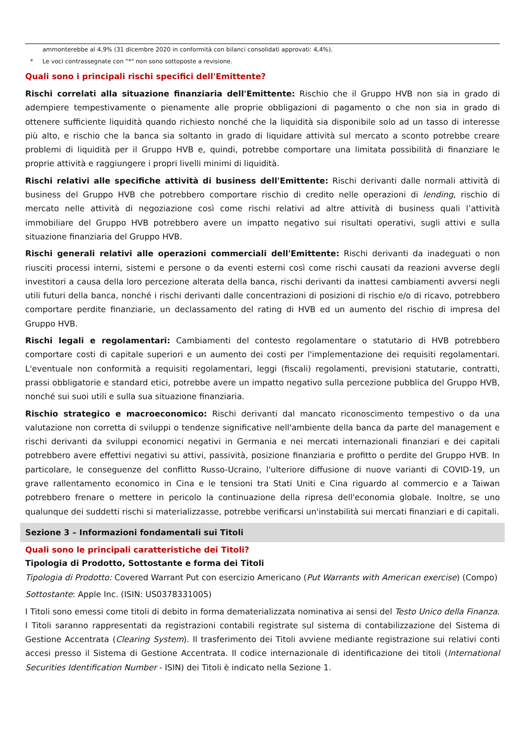ammonterebbe al 4,9% (31 dicembre 2020 in conformità con bilanci consolidati approvati: 4,4%).
* Le voci contrassegnate con "*" non sono sottoposte a revisione.
Quali sono i principali rischi specifici dell'Emittente?
Rischi correlati alla situazione finanziaria dell'Emittente: Rischio che il Gruppo HVB non sia in grado di adempiere tempestivamente o pienamente alle proprie obbligazioni di pagamento o che non sia in grado di ottenere sufficiente liquidità quando richiesto nonché che la liquidità sia disponibile solo ad un tasso di interesse più alto, e rischio che la banca sia soltanto in grado di liquidare attività sul mercato a sconto potrebbe creare problemi di liquidità per il Gruppo HVB e, quindi, potrebbe comportare una limitata possibilità di finanziare le proprie attività e raggiungere i propri livelli minimi di liquidità.
Rischi relativi alle specifiche attività di business dell'Emittente: Rischi derivanti dalle normali attività di business del Gruppo HVB che potrebbero comportare rischio di credito nelle operazioni di lending, rischio di mercato nelle attività di negoziazione così come rischi relativi ad altre attività di business quali l’attività immobiliare del Gruppo HVB potrebbero avere un impatto negativo sui risultati operativi, sugli attivi e sulla situazione finanziaria del Gruppo HVB.
Rischi generali relativi alle operazioni commerciali dell'Emittente: Rischi derivanti da inadeguati o non riusciti processi interni, sistemi e persone o da eventi esterni così come rischi causati da reazioni avverse degli investitori a causa della loro percezione alterata della banca, rischi derivanti da inattesi cambiamenti avversi negli utili futuri della banca, nonché i rischi derivanti dalle concentrazioni di posizioni di rischio e/o di ricavo, potrebbero comportare perdite finanziarie, un declassamento del rating di HVB ed un aumento del rischio di impresa del Gruppo HVB.
Rischi legali e regolamentari: Cambiamenti del contesto regolamentare o statutario di HVB potrebbero comportare costi di capitale superiori e un aumento dei costi per l'implementazione dei requisiti regolamentari. L'eventuale non conformità a requisiti regolamentari, leggi (fiscali) regolamenti, previsioni statutarie, contratti, prassi obbligatorie e standard etici, potrebbe avere un impatto negativo sulla percezione pubblica del Gruppo HVB, nonché sui suoi utili e sulla sua situazione finanziaria.
Rischio strategico e macroeconomico: Rischi derivanti dal mancato riconoscimento tempestivo o da una valutazione non corretta di sviluppi o tendenze significative nell'ambiente della banca da parte del management e rischi derivanti da sviluppi economici negativi in Germania e nei mercati internazionali finanziari e dei capitali potrebbero avere effettivi negativi su attivi, passività, posizione finanziaria e profitto o perdite del Gruppo HVB. In particolare, le conseguenze del conflitto Russo-Ucraino, l'ulteriore diffusione di nuove varianti di COVID-19, un grave rallentamento economico in Cina e le tensioni tra Stati Uniti e Cina riguardo al commercio e a Taiwan potrebbero frenare o mettere in pericolo la continuazione della ripresa dell'economia globale. Inoltre, se uno qualunque dei suddetti rischi si materializzasse, potrebbe verificarsi un'instabilità sui mercati finanziari e di capitali.
Sezione 3 – Informazioni fondamentali sui Titoli
Quali sono le principali caratteristiche dei Titoli?
Tipologia di Prodotto, Sottostante e forma dei Titoli
Tipologia di Prodotto: Covered Warrant Put con esercizio Americano (Put Warrants with American exercise) (Compo)
Sottostante: Apple Inc. (ISIN: US0378331005)
I Titoli sono emessi come titoli di debito in forma dematerializzata nominativa ai sensi del Testo Unico della Finanza. I Titoli saranno rappresentati da registrazioni contabili registrate sul sistema di contabilizzazione del Sistema di Gestione Accentrata (Clearing System). Il trasferimento dei Titoli avviene mediante registrazione sui relativi conti accesi presso il Sistema di Gestione Accentrata. Il codice internazionale di identificazione dei titoli (International Securities Identification Number - ISIN) dei Titoli è indicato nella Sezione 1.